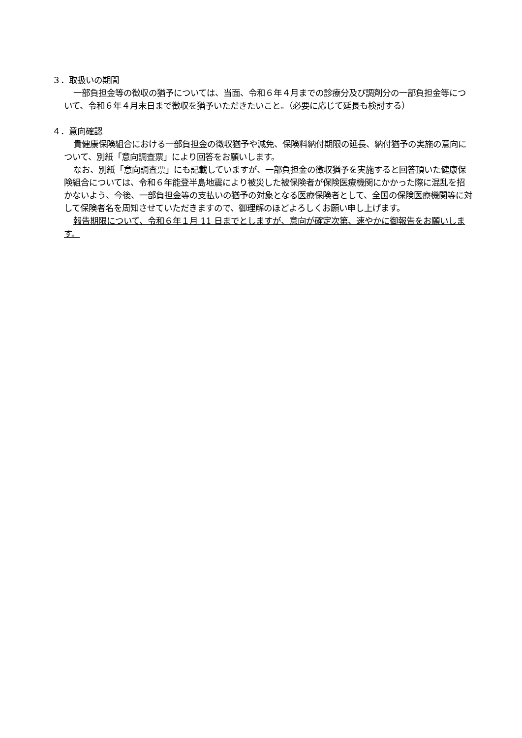３．取扱いの期間
一部負担金等の徴収の猶予については、当面、令和６年４月までの診療分及び調剤分の一部負担金等について、令和６年４月末日まで徴収を猶予いただきたいこと。（必要に応じて延長も検討する）
４．意向確認
貴健康保険組合における一部負担金の徴収猶予や減免、保険料納付期限の延長、納付猶予の実施の意向について、別紙「意向調査票」により回答をお願いします。
なお、別紙「意向調査票」にも記載していますが、一部負担金の徴収猶予を実施すると回答頂いた健康保険組合については、令和６年能登半島地震により被災した被保険者が保険医療機関にかかった際に混乱を招かないよう、今後、一部負担金等の支払いの猶予の対象となる医療保険者として、全国の保険医療機関等に対して保険者名を周知させていただきますので、御理解のほどよろしくお願い申し上げます。
報告期限について、令和６年１月 11 日までとしますが、意向が確定次第、速やかに御報告をお願いします。